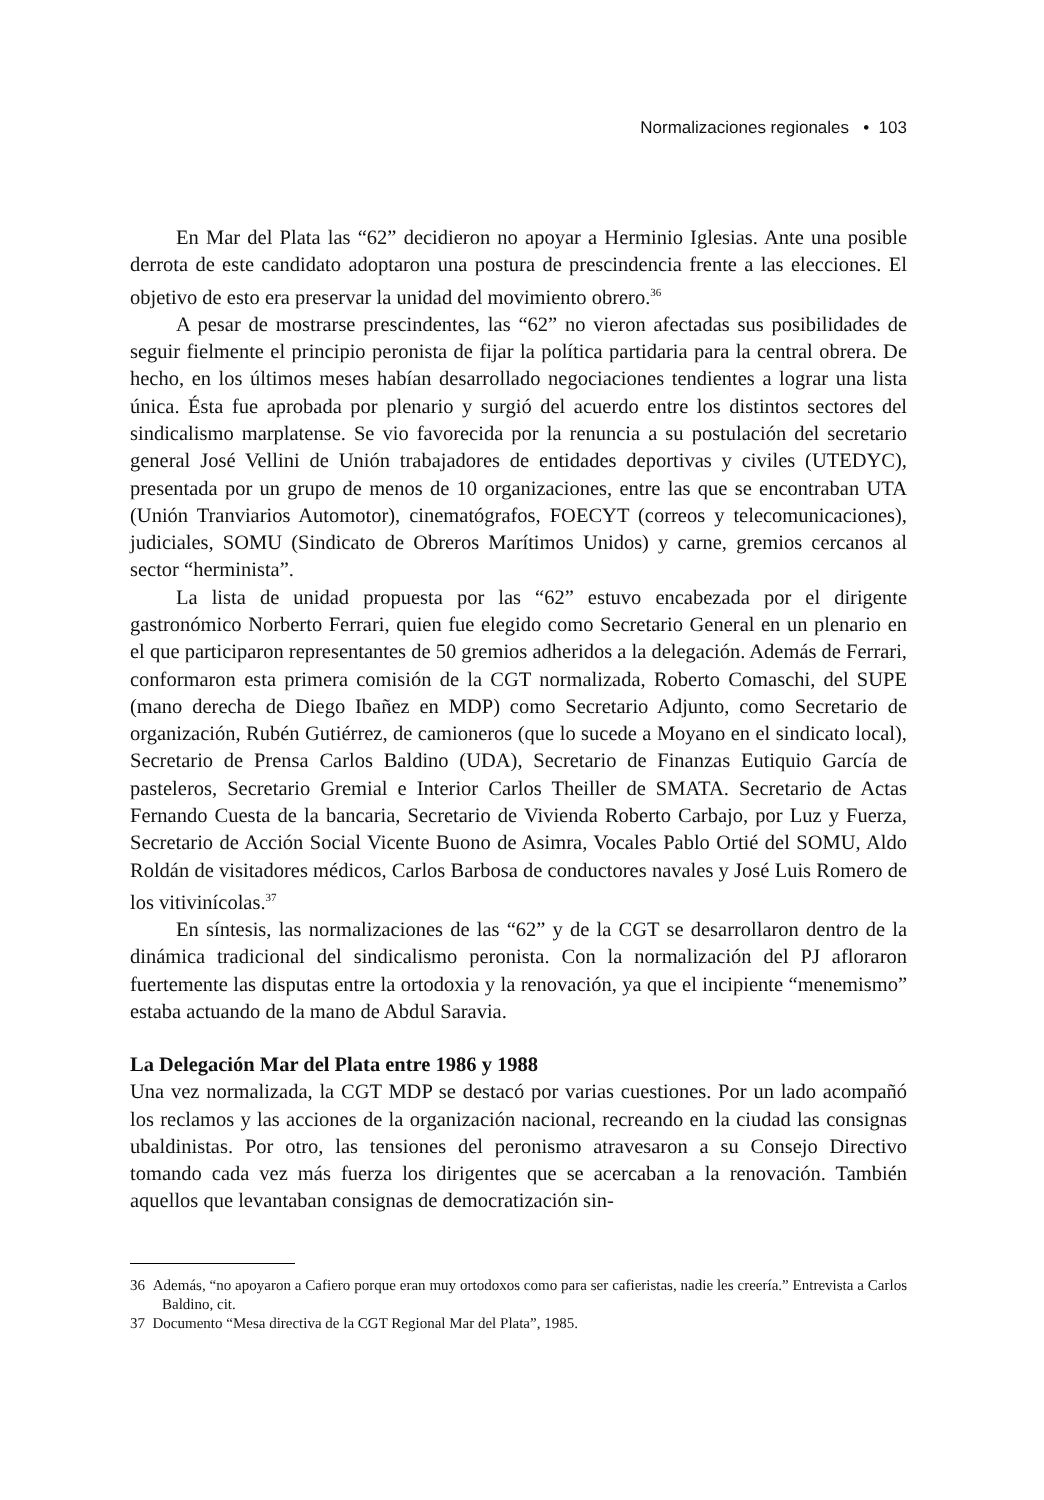Normalizaciones regionales • 103
En Mar del Plata las “62” decidieron no apoyar a Herminio Iglesias. Ante una posible derrota de este candidato adoptaron una postura de prescindencia frente a las elecciones. El objetivo de esto era preservar la unidad del movimiento obrero.<sup>36</sup>
A pesar de mostrarse prescindentes, las “62” no vieron afectadas sus posibilidades de seguir fielmente el principio peronista de fijar la política partidaria para la central obrera. De hecho, en los últimos meses habían desarrollado negociaciones tendientes a lograr una lista única. Ésta fue aprobada por plenario y surgió del acuerdo entre los distintos sectores del sindicalismo marplatense. Se vio favorecida por la renuncia a su postulación del secretario general José Vellini de Unión trabajadores de entidades deportivas y civiles (UTEDYC), presentada por un grupo de menos de 10 organizaciones, entre las que se encontraban UTA (Unión Tranviarios Automotor), cinematógrafos, FOECYT (correos y telecomunicaciones), judiciales, SOMU (Sindicato de Obreros Marítimos Unidos) y carne, gremios cercanos al sector “herminista”.
La lista de unidad propuesta por las “62” estuvo encabezada por el dirigente gastronómico Norberto Ferrari, quien fue elegido como Secretario General en un plenario en el que participaron representantes de 50 gremios adheridos a la delegación. Además de Ferrari, conformaron esta primera comisión de la CGT normalizada, Roberto Comaschi, del SUPE (mano derecha de Diego Ibañez en MDP) como Secretario Adjunto, como Secretario de organización, Rubén Gutiérrez, de camioneros (que lo sucede a Moyano en el sindicato local), Secretario de Prensa Carlos Baldino (UDA), Secretario de Finanzas Eutiquio García de pasteleros, Secretario Gremial e Interior Carlos Theiller de SMATA. Secretario de Actas Fernando Cuesta de la bancaria, Secretario de Vivienda Roberto Carbajo, por Luz y Fuerza, Secretario de Acción Social Vicente Buono de Asimra, Vocales Pablo Ortié del SOMU, Aldo Roldán de visitadores médicos, Carlos Barbosa de conductores navales y José Luis Romero de los vitivinícolas.<sup>37</sup>
En síntesis, las normalizaciones de las “62” y de la CGT se desarrollaron dentro de la dinámica tradicional del sindicalismo peronista. Con la normalización del PJ afloraron fuertemente las disputas entre la ortodoxia y la renovación, ya que el incipiente “menemismo” estaba actuando de la mano de Abdul Saravia.
La Delegación Mar del Plata entre 1986 y 1988
Una vez normalizada, la CGT MDP se destacó por varias cuestiones. Por un lado acompañó los reclamos y las acciones de la organización nacional, recreando en la ciudad las consignas ubaldinistas. Por otro, las tensiones del peronismo atravesaron a su Consejo Directivo tomando cada vez más fuerza los dirigentes que se acercaban a la renovación. También aquellos que levantaban consignas de democratización sin-
36 Además, “no apoyaron a Cafiero porque eran muy ortodoxos como para ser cafieristas, nadie les creería.” Entrevista a Carlos Baldino, cit.
37 Documento “Mesa directiva de la CGT Regional Mar del Plata”, 1985.